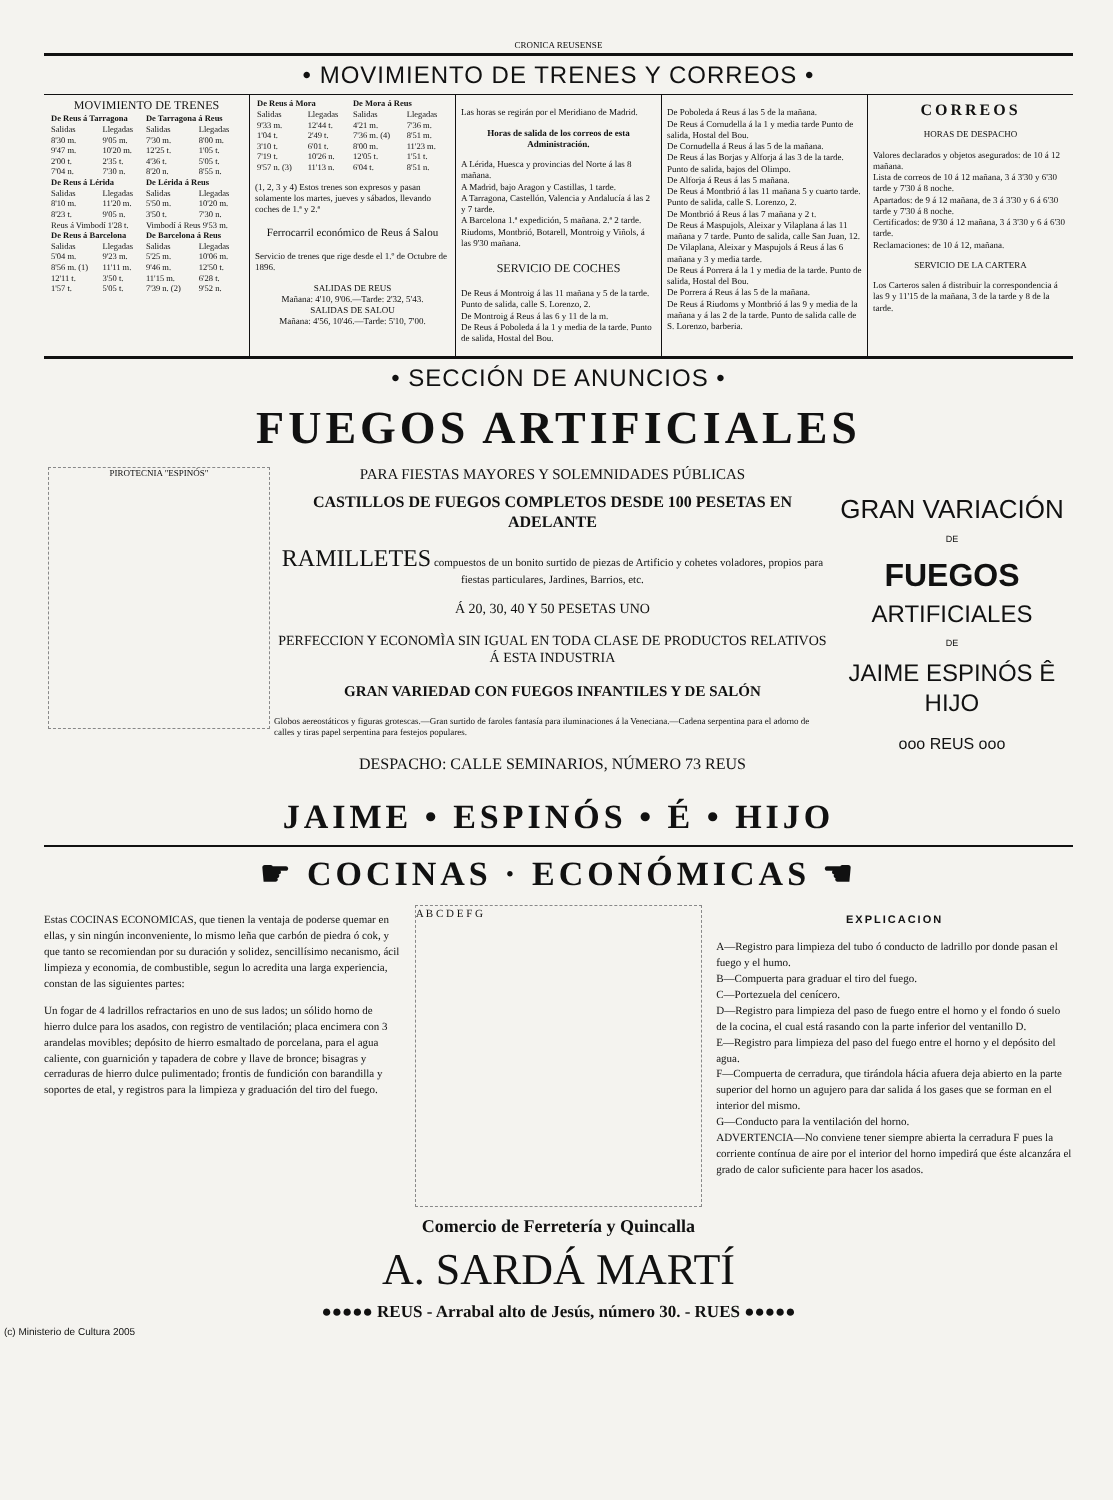CRONICA REUSENSE
• MOVIMIENTO DE TRENES Y CORREOS •
MOVIMIENTO DE TRENES
| De Reus á Tarragona | | De Tarragona á Reus | |
| --- | --- | --- | --- |
| Salidas | Llegadas | Salidas | Llegadas |
| 8'30 m. | 9'05 m. | 7'30 m. | 8'00 m. |
| 9'47 m. | 10'20 m. | 12'25 t. | 1'05 t. |
| 2'00 t. | 2'35 t. | 4'36 t. | 5'05 t. |
| 7'04 n. | 7'30 n. | 8'20 n. | 8'55 n. |
| De Reus á Lérida | | De Lérida á Reus | |
| Salidas | Llegadas | Salidas | Llegadas |
| 8'10 m. | 11'20 m. | 5'50 m. | 10'20 m. |
| 8'23 t. | 9'05 n. | 3'50 t. | 7'30 n. |
| Reus á Vimbodí 1'28 t. | | Vimbodí á Reus 9'53 m. | |
| De Reus á Barcelona | | De Barcelona á Reus | |
| Salidas | Llegadas | Salidas | Llegadas |
| 5'04 m. | 9'23 m. | 5'25 m. | 10'06 m. |
| 8'56 m. (1) | 11'11 m. | 9'46 m. | 12'50 t. |
| 12'11 t. | 3'50 t. | 11'15 m. | 6'28 t. |
| 1'57 t. | 5'05 t. | 7'39 n. (2) | 9'52 n. |
| De Reus á Mora | | De Mora á Reus | |
| --- | --- | --- | --- |
| Salidas | Llegadas | Salidas | Llegadas |
| 9'33 m. | 12'44 t. | 4'21 m. | 7'36 m. |
| 1'04 t. | 2'49 t. | 7'36 m. (4) | 8'51 m. |
| 3'10 t. | 6'01 t. | 8'00 m. | 11'23 m. |
| 7'19 t. | 10'26 n. | 12'05 t. | 1'51 t. |
| 9'57 n. (3) | 11'13 n. | 6'04 t. | 8'51 n. |
(1, 2, 3 y 4) Estos trenes son expresos y pasan solamente los martes, jueves y sábados, llevando coches de 1.ª y 2.ª
Ferrocarril económico de Reus á Salou
Servicio de trenes que rige desde el 1.º de Octubre de 1896.
SALIDAS DE REUS
Mañana: 4'10, 9'06.—Tarde: 2'32, 5'43.
SALIDAS DE SALOU
Mañana: 4'56, 10'46.—Tarde: 5'10, 7'00.
Las horas se regirán por el Meridiano de Madrid.
Horas de salida de los correos de esta Administración.
A Lérida, Huesca y provincias del Norte á las 8 mañana.
A Madrid, bajo Aragon y Castillas, 1 tarde.
A Tarragona, Castellón, Valencia y Andalucía á las 2 y 7 tarde.
A Barcelona 1.ª expedición, 5 mañana. 2.ª 2 tarde.
Riudoms, Montbrió, Botarell, Montroig y Viñols, á las 9'30 mañana.
SERVICIO DE COCHES
De Reus á Montroig á las 11 mañana y 5 de la tarde. Punto de salida, calle S. Lorenzo, 2.
De Montroig á Reus á las 6 y 11 de la m.
De Reus á Poboleda á la 1 y media de la tarde. Punto de salida, Hostal del Bou.
De Poboleda á Reus á las 5 de la mañana.
De Reus á Cornudella á la 1 y media tarde Punto de salida, Hostal del Bou.
De Cornudella á Reus á las 5 de la mañana.
De Reus á las Borjas y Alforja á las 3 de la tarde. Punto de salida, bajos del Olimpo.
De Alforja á Reus á las 5 mañana.
De Reus á Montbrió á las 11 mañana 5 y cuarto tarde. Punto de salida, calle S. Lorenzo, 2.
De Montbrió á Reus á las 7 mañana y 2 t.
De Reus á Maspujols, Aleixar y Vilaplana á las 11 mañana y 7 tarde. Punto de salida, calle San Juan, 12.
De Vilaplana, Aleixar y Maspujols á Reus á las 6 mañana y 3 y media tarde.
De Reus á Porrera á la 1 y media de la tarde. Punto de salida, Hostal del Bou.
De Porrera á Reus á las 5 de la mañana.
De Reus á Riudoms y Montbrió á las 9 y media de la mañana y á las 2 de la tarde. Punto de salida calle de S. Lorenzo, barberia.
CORREOS
HORAS DE DESPACHO
Valores declarados y objetos asegurados: de 10 á 12 mañana.
Lista de correos de 10 á 12 mañana, 3 á 3'30 y 6'30 tarde y 7'30 á 8 noche.
Apartados: de 9 á 12 mañana, de 3 á 3'30 y 6 á 6'30 tarde y 7'30 á 8 noche.
Certificados: de 9'30 á 12 mañana, 3 á 3'30 y 6 á 6'30 tarde.
Reclamaciones: de 10 á 12, mañana.
SERVICIO DE LA CARTERA
Los Carteros salen á distribuir la correspondencia á las 9 y 11'15 de la mañana, 3 de la tarde y 8 de la tarde.
• SECCIÓN DE ANUNCIOS •
FUEGOS ARTIFICIALES
PIROTECNIA "ESPINÓS"
PARA FIESTAS MAYORES Y SOLEMNIDADES PÚBLICAS
CASTILLOS DE FUEGOS COMPLETOS DESDE 100 PESETAS EN ADELANTE
RAMILLETES compuestos de un bonito surtido de piezas de Artificio y cohetes voladores, propios para fiestas particulares, Jardines, Barrios, etc.
Á 20, 30, 40 Y 50 PESETAS UNO
PERFECCION Y ECONOMÌA SIN IGUAL EN TODA CLASE DE PRODUCTOS RELATIVOS Á ESTA INDUSTRIA
GRAN VARIEDAD CON FUEGOS INFANTILES Y DE SALÓN
Globos aereostáticos y figuras grotescas.—Gran surtido de faroles fantasía para iluminaciones á la Veneciana.—Cadena serpentina para el adorno de calles y tiras papel serpentina para festejos populares.
DESPACHO: CALLE SEMINARIOS, NÚMERO 73 REUS
GRAN VARIACIÓN
DE
FUEGOS
ARTIFICIALES
DE
JAIME ESPINÓS Ê HIJO
ooo REUS ooo
JAIME • ESPINÓS • É • HIJO
☛ COCINAS · ECONÓMICAS ☚
Estas COCINAS ECONOMICAS, que tienen la ventaja de poderse quemar en ellas, y sin ningún inconveniente, lo mismo leña que carbón de piedra ó cok, y que tanto se recomiendan por su duración y solidez, sencillísimo necanismo, ácil limpieza y economia, de combustible, segun lo acredita una larga experiencia, constan de las siguientes partes:
Un fogar de 4 ladrillos refractarios en uno de sus lados; un sólido horno de hierro dulce para los asados, con registro de ventilación; placa encimera con 3 arandelas movibles; depósito de hierro esmaltado de porcelana, para el agua caliente, con guarnición y tapadera de cobre y llave de bronce; bisagras y cerraduras de hierro dulce pulimentado; frontis de fundición con barandilla y soportes de etal, y registros para la limpieza y graduación del tiro del fuego.
A B C D E F G
EXPLICACION
A—Registro para limpieza del tubo ó conducto de ladrillo por donde pasan el fuego y el humo.
B—Compuerta para graduar el tiro del fuego.
C—Portezuela del cenícero.
D—Registro para limpieza del paso de fuego entre el horno y el fondo ó suelo de la cocina, el cual está rasando con la parte inferior del ventanillo D.
E—Registro para limpieza del paso del fuego entre el horno y el depósito del agua.
F—Compuerta de cerradura, que tirándola hácia afuera deja abierto en la parte superior del horno un agujero para dar salida á los gases que se forman en el interior del mismo.
G—Conducto para la ventilación del horno.
ADVERTENCIA—No conviene tener siempre abierta la cerradura F pues la corriente contínua de aire por el interior del horno impedirá que éste alcanzára el grado de calor suficiente para hacer los asados.
Comercio de Ferretería y Quincalla
A. SARDÁ MARTÍ
●●●●● REUS - Arrabal alto de Jesús, número 30. - RUES ●●●●●
(c) Ministerio de Cultura 2005